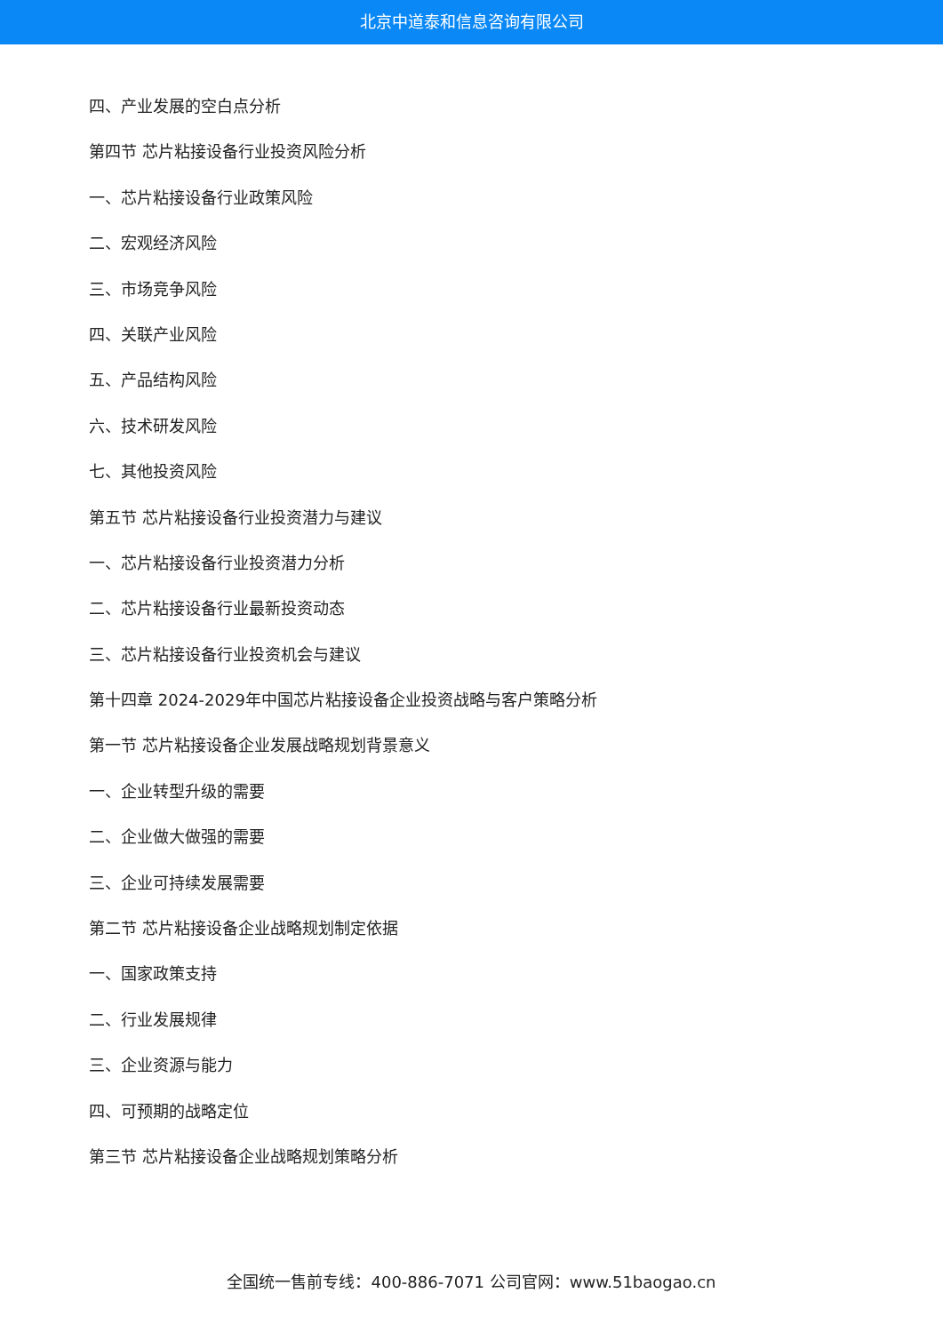北京中道泰和信息咨询有限公司
四、产业发展的空白点分析
第四节 芯片粘接设备行业投资风险分析
一、芯片粘接设备行业政策风险
二、宏观经济风险
三、市场竞争风险
四、关联产业风险
五、产品结构风险
六、技术研发风险
七、其他投资风险
第五节 芯片粘接设备行业投资潜力与建议
一、芯片粘接设备行业投资潜力分析
二、芯片粘接设备行业最新投资动态
三、芯片粘接设备行业投资机会与建议
第十四章 2024-2029年中国芯片粘接设备企业投资战略与客户策略分析
第一节 芯片粘接设备企业发展战略规划背景意义
一、企业转型升级的需要
二、企业做大做强的需要
三、企业可持续发展需要
第二节 芯片粘接设备企业战略规划制定依据
一、国家政策支持
二、行业发展规律
三、企业资源与能力
四、可预期的战略定位
第三节 芯片粘接设备企业战略规划策略分析
全国统一售前专线：400-886-7071 公司官网：www.51baogao.cn